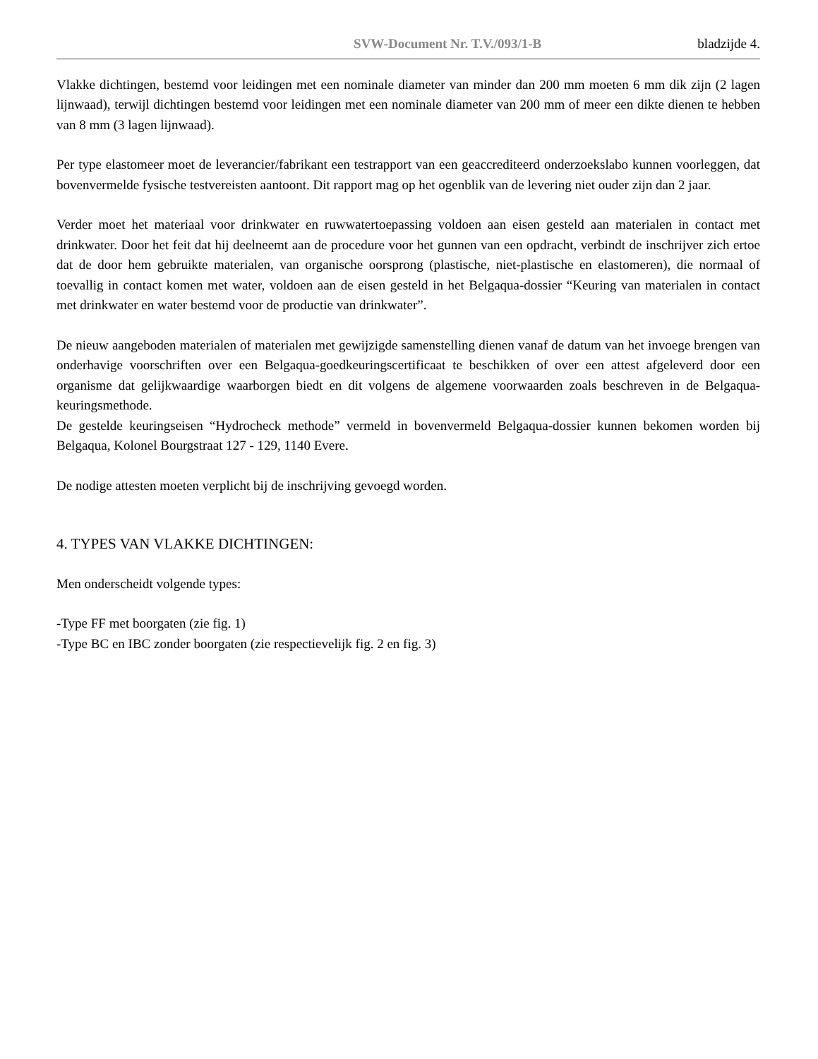SVW-Document Nr. T.V./093/1-B bladzijde 4.
Vlakke dichtingen, bestemd voor leidingen met een nominale diameter van minder dan 200 mm moeten 6 mm dik zijn (2 lagen lijnwaad), terwijl dichtingen bestemd voor leidingen met een nominale diameter van 200 mm of meer een dikte dienen te hebben van 8 mm (3 lagen lijnwaad).
Per type elastomeer moet de leverancier/fabrikant een testrapport van een geaccrediteerd onderzoekslabo kunnen voorleggen, dat bovenvermelde fysische testvereisten aantoont. Dit rapport mag op het ogenblik van de levering niet ouder zijn dan 2 jaar.
Verder moet het materiaal voor drinkwater en ruwwatertoepassing voldoen aan eisen gesteld aan materialen in contact met drinkwater. Door het feit dat hij deelneemt aan de procedure voor het gunnen van een opdracht, verbindt de inschrijver zich ertoe dat de door hem gebruikte materialen, van organische oorsprong (plastische, niet-plastische en elastomeren), die normaal of toevallig in contact komen met water, voldoen aan de eisen gesteld in het Belgaqua-dossier “Keuring van materialen in contact met drinkwater en water bestemd voor de productie van drinkwater”.
De nieuw aangeboden materialen of materialen met gewijzigde samenstelling dienen vanaf de datum van het invoege brengen van onderhavige voorschriften over een Belgaqua-goedkeuringscertificaat te beschikken of over een attest afgeleverd door een organisme dat gelijkwaardige waarborgen biedt en dit volgens de algemene voorwaarden zoals beschreven in de Belgaqua-keuringsmethode.
De gestelde keuringseisen “Hydrocheck methode” vermeld in bovenvermeld Belgaqua-dossier kunnen bekomen worden bij Belgaqua, Kolonel Bourgstraat 127 - 129, 1140 Evere.
De nodige attesten moeten verplicht bij de inschrijving gevoegd worden.
4. TYPES VAN VLAKKE DICHTINGEN:
Men onderscheidt volgende types:
-Type FF met boorgaten (zie fig. 1)
-Type BC en IBC zonder boorgaten (zie respectievelijk fig. 2 en fig. 3)